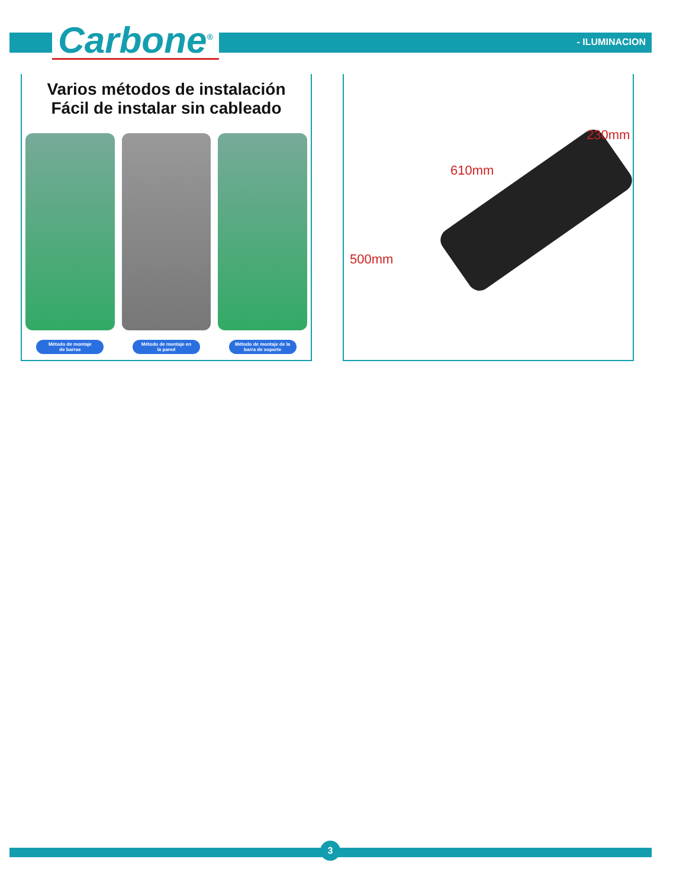Carbone<sup>®</sup> - ILUMINACION
Varios métodos de instalación
Fácil de instalar sin cableado
Método de montaje
de barras
Método de montaje en
la pared
Método de montaje de la
barra de soporte
500mm
610mm
230mm
3